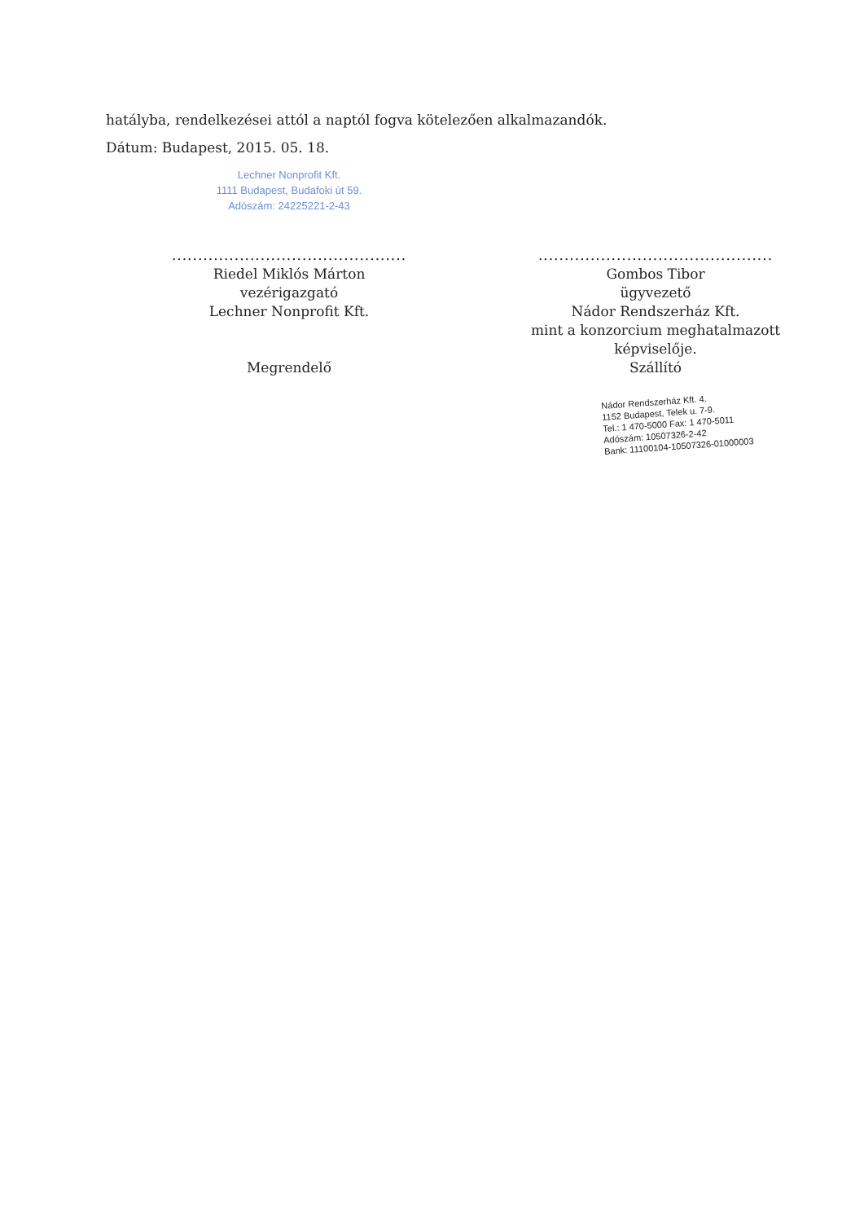hatályba, rendelkezései attól a naptól fogva kötelezően alkalmazandók.
Dátum: Budapest, 2015. 05. 18.
Lechner Nonprofit Kft.
1111 Budapest, Budafoki út 59.
Adószám: 24225221-2-43
.............................................
Riedel Miklós Márton
vezérigazgató
Lechner Nonprofit Kft.
Megrendelő
.............................................
Gombos Tibor
ügyvezető
Nádor Rendszerház Kft.
mint a konzorcium meghatalmazott képviselője.
Szállító
Nádor Rendszerház Kft. 4.
1152 Budapest, Telek u. 7-9.
Tel.: 1 470-5000 Fax: 1 470-5011
Adószám: 10507326-2-42
Bank: 11100104-10507326-01000003